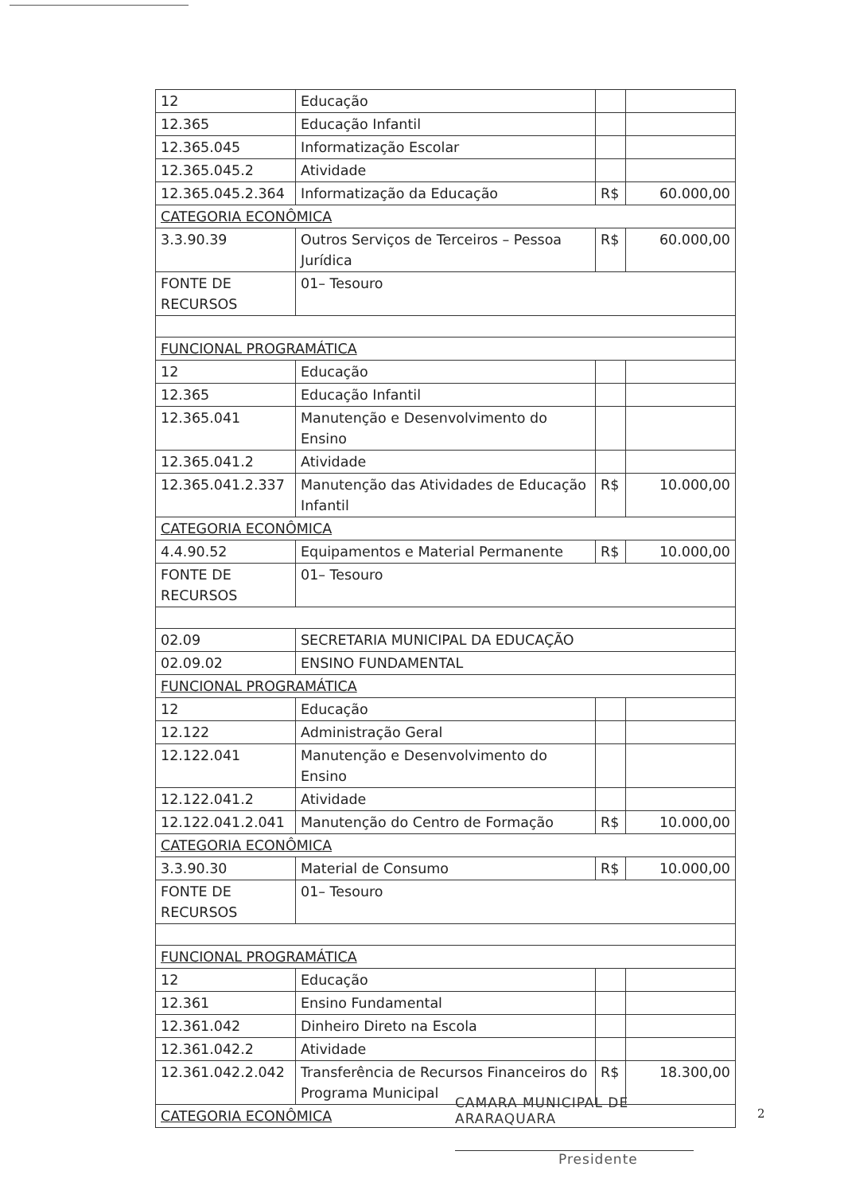| 12 | Educação | | |
| 12.365 | Educação Infantil | | |
| 12.365.045 | Informatização Escolar | | |
| 12.365.045.2 | Atividade | | |
| 12.365.045.2.364 | Informatização da Educação | R$ | 60.000,00 |
| CATEGORIA ECONÔMICA | | | |
| 3.3.90.39 | Outros Serviços de Terceiros – Pessoa Jurídica | R$ | 60.000,00 |
| FONTE DE RECURSOS | 01– Tesouro | | |
| FUNCIONAL PROGRAMÁTICA | | | |
| 12 | Educação | | |
| 12.365 | Educação Infantil | | |
| 12.365.041 | Manutenção e Desenvolvimento do Ensino | | |
| 12.365.041.2 | Atividade | | |
| 12.365.041.2.337 | Manutenção das Atividades de Educação Infantil | R$ | 10.000,00 |
| CATEGORIA ECONÔMICA | | | |
| 4.4.90.52 | Equipamentos e Material Permanente | R$ | 10.000,00 |
| FONTE DE RECURSOS | 01– Tesouro | | |
| 02.09 | SECRETARIA MUNICIPAL DA EDUCAÇÃO | | |
| 02.09.02 | ENSINO FUNDAMENTAL | | |
| FUNCIONAL PROGRAMÁTICA | | | |
| 12 | Educação | | |
| 12.122 | Administração Geral | | |
| 12.122.041 | Manutenção e Desenvolvimento do Ensino | | |
| 12.122.041.2 | Atividade | | |
| 12.122.041.2.041 | Manutenção do Centro de Formação | R$ | 10.000,00 |
| CATEGORIA ECONÔMICA | | | |
| 3.3.90.30 | Material de Consumo | R$ | 10.000,00 |
| FONTE DE RECURSOS | 01– Tesouro | | |
| FUNCIONAL PROGRAMÁTICA | | | |
| 12 | Educação | | |
| 12.361 | Ensino Fundamental | | |
| 12.361.042 | Dinheiro Direto na Escola | | |
| 12.361.042.2 | Atividade | | |
| 12.361.042.2.042 | Transferência de Recursos Financeiros do Programa Municipal | R$ | 18.300,00 |
| CATEGORIA ECONÔMICA | | | |
CAMARA MUNICIPAL DE ARARAQUARA
Presidente
2